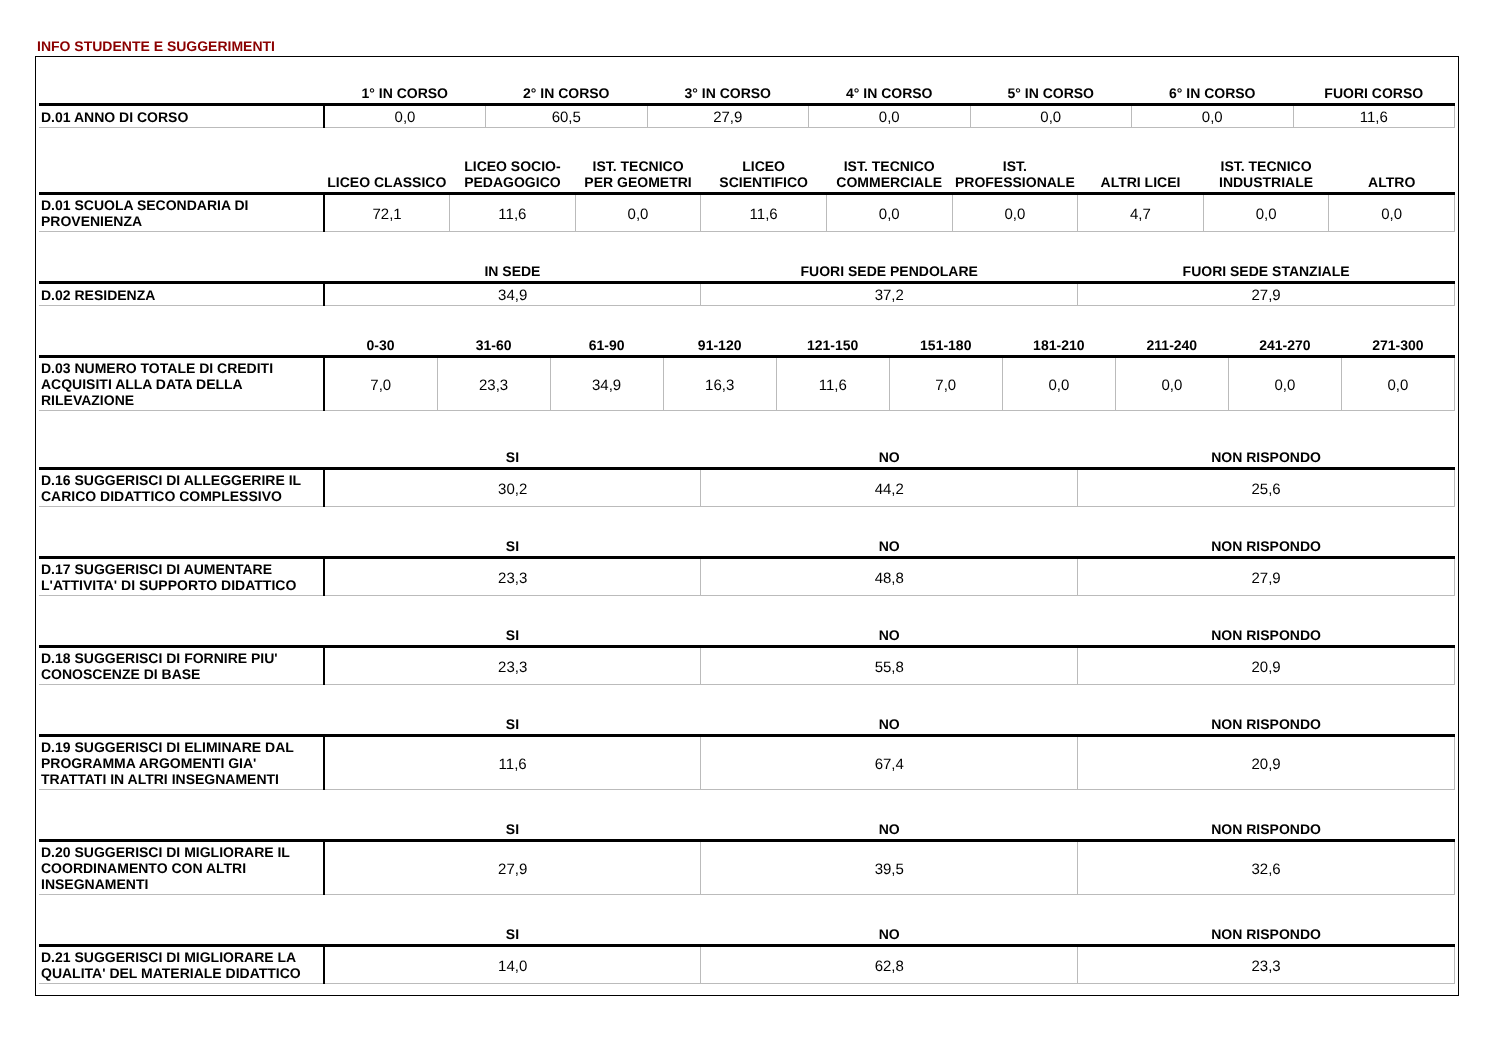INFO STUDENTE E SUGGERIMENTI
| | 1° IN CORSO | 2° IN CORSO | 3° IN CORSO | 4° IN CORSO | 5° IN CORSO | 6° IN CORSO | FUORI CORSO |
| --- | --- | --- | --- | --- | --- | --- | --- |
| D.01 ANNO DI CORSO | 0,0 | 60,5 | 27,9 | 0,0 | 0,0 | 0,0 | 11,6 |
| | LICEO CLASSICO | LICEO SOCIO-PEDAGOGICO | IST. TECNICO PER GEOMETRI | LICEO SCIENTIFICO | IST. TECNICO COMMERCIALE | IST. PROFESSIONALE | ALTRI LICEI | IST. TECNICO INDUSTRIALE | ALTRO |
| --- | --- | --- | --- | --- | --- | --- | --- | --- | --- |
| D.01 SCUOLA SECONDARIA DI PROVENIENZA | 72,1 | 11,6 | 0,0 | 11,6 | 0,0 | 0,0 | 4,7 | 0,0 | 0,0 |
| | IN SEDE | FUORI SEDE PENDOLARE | FUORI SEDE STANZIALE |
| --- | --- | --- | --- |
| D.02 RESIDENZA | 34,9 | 37,2 | 27,9 |
| | 0-30 | 31-60 | 61-90 | 91-120 | 121-150 | 151-180 | 181-210 | 211-240 | 241-270 | 271-300 |
| --- | --- | --- | --- | --- | --- | --- | --- | --- | --- | --- |
| D.03 NUMERO TOTALE DI CREDITI ACQUISITI ALLA DATA DELLA RILEVAZIONE | 7,0 | 23,3 | 34,9 | 16,3 | 11,6 | 7,0 | 0,0 | 0,0 | 0,0 | 0,0 |
| | SI | NO | NON RISPONDO |
| --- | --- | --- | --- |
| D.16 SUGGERISCI DI ALLEGGERIRE IL CARICO DIDATTICO COMPLESSIVO | 30,2 | 44,2 | 25,6 |
| | SI | NO | NON RISPONDO |
| D.17 SUGGERISCI DI AUMENTARE L'ATTIVITA' DI SUPPORTO DIDATTICO | 23,3 | 48,8 | 27,9 |
| | SI | NO | NON RISPONDO |
| D.18 SUGGERISCI DI FORNIRE PIU' CONOSCENZE DI BASE | 23,3 | 55,8 | 20,9 |
| | SI | NO | NON RISPONDO |
| D.19 SUGGERISCI DI ELIMINARE DAL PROGRAMMA ARGOMENTI GIA' TRATTATI IN ALTRI INSEGNAMENTI | 11,6 | 67,4 | 20,9 |
| | SI | NO | NON RISPONDO |
| D.20 SUGGERISCI DI MIGLIORARE IL COORDINAMENTO CON ALTRI INSEGNAMENTI | 27,9 | 39,5 | 32,6 |
| | SI | NO | NON RISPONDO |
| D.21 SUGGERISCI DI MIGLIORARE LA QUALITA' DEL MATERIALE DIDATTICO | 14,0 | 62,8 | 23,3 |